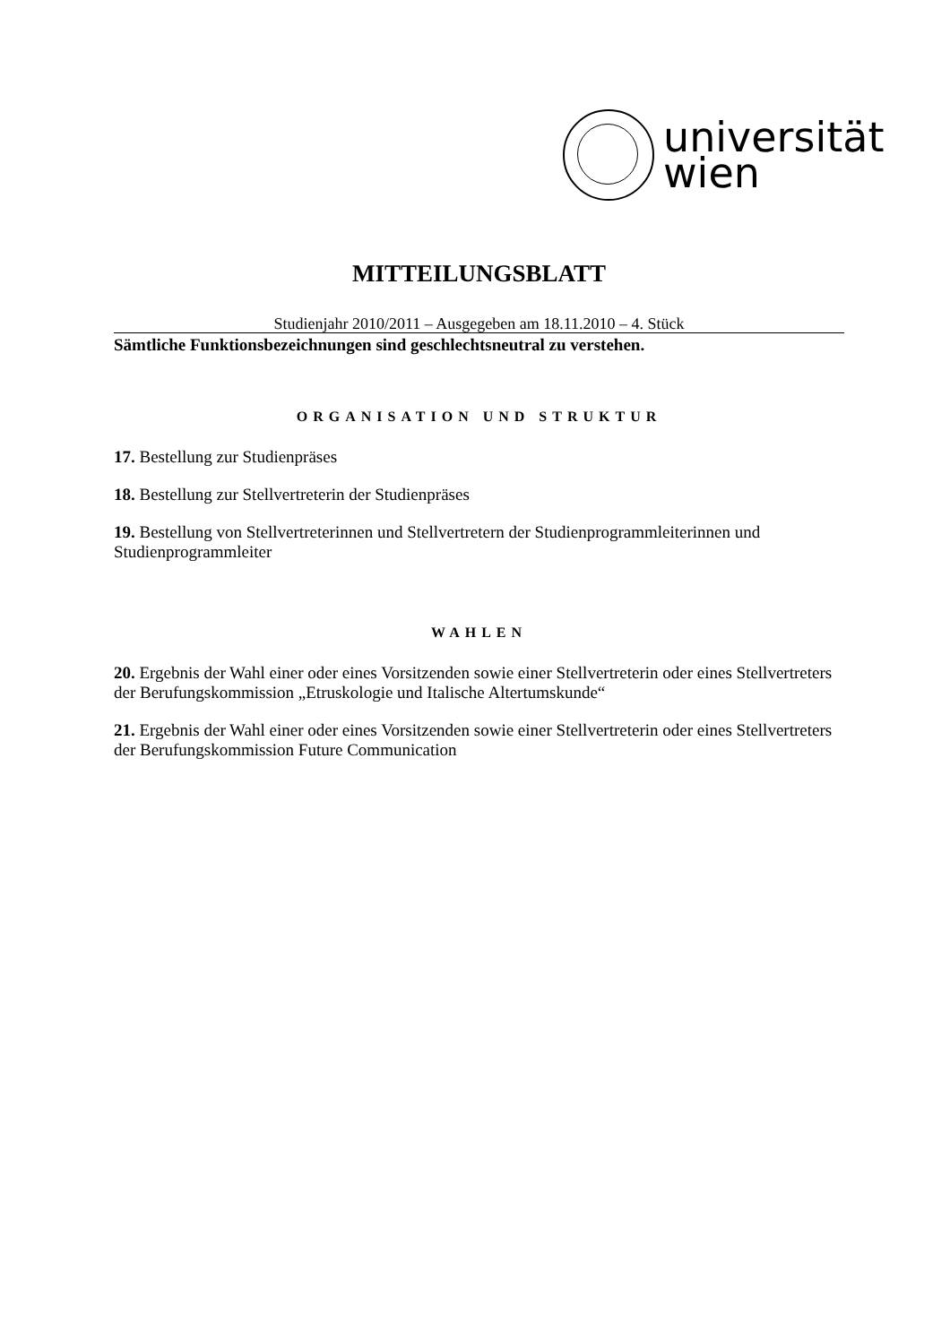universität
wien
MITTEILUNGSBLATT
Studienjahr 2010/2011 – Ausgegeben am 18.11.2010 – 4. Stück
Sämtliche Funktionsbezeichnungen sind geschlechtsneutral zu verstehen.
ORGANISATION UND STRUKTUR
17. Bestellung zur Studienpräses
18. Bestellung zur Stellvertreterin der Studienpräses
19. Bestellung von Stellvertreterinnen und Stellvertretern der Studienprogrammleiterinnen und Studienprogrammleiter
WAHLEN
20. Ergebnis der Wahl einer oder eines Vorsitzenden sowie einer Stellvertreterin oder eines Stellvertreters der Berufungskommission „Etruskologie und Italische Altertumskunde“
21. Ergebnis der Wahl einer oder eines Vorsitzenden sowie einer Stellvertreterin oder eines Stellvertreters der Berufungskommission Future Communication